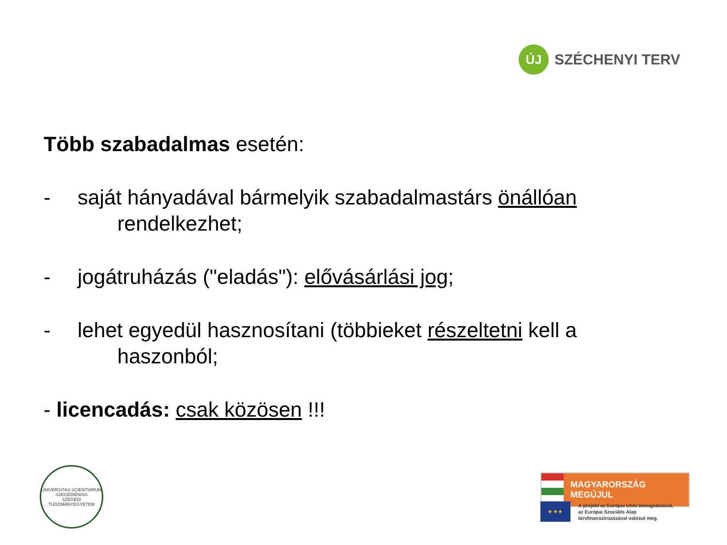ÚJ
SZÉCHENYI TERV
Több szabadalmas esetén:
- saját hányadával bármelyik szabadalmastárs önállóan
rendelkezhet;
- jogátruházás ("eladás"): elővásárlási jog;
- lehet egyedül hasznosítani (többieket részeltetni kell a
haszonból;
- licencadás: csak közösen !!!
UNIVERSITAS SCIENTIARUM SZEGEDIENSIS
SZEGEDI TUDOMÁNYEGYETEM
MAGYARORSZÁG MEGÚJUL
★ ★ ★
A projekt az Európai Unió támogatásával,
az Európai Szociális Alap
társfinanszírozásával valósul meg.